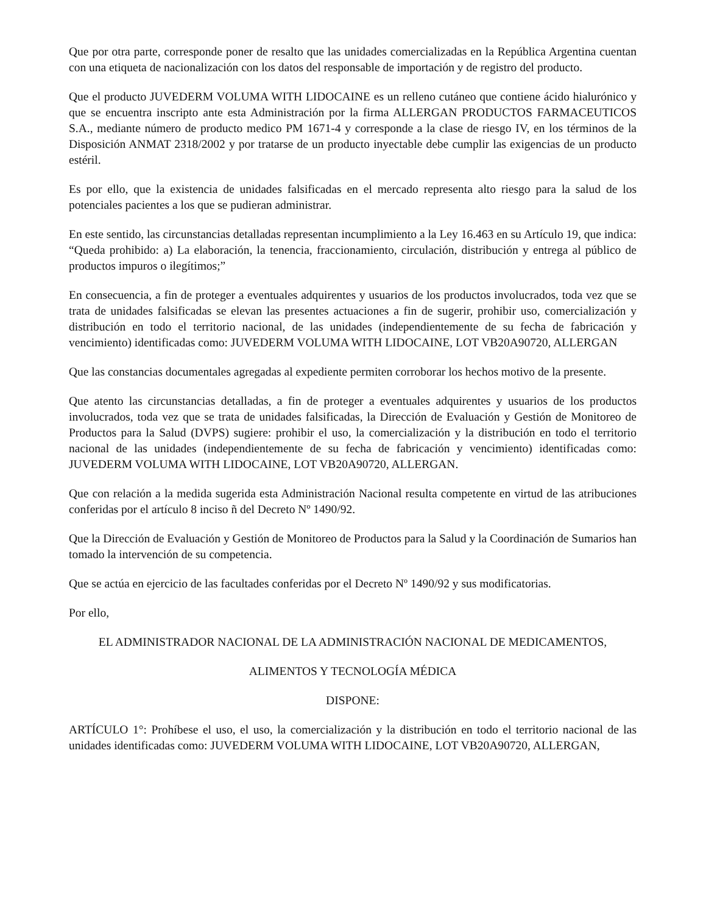Que por otra parte, corresponde poner de resalto que las unidades comercializadas en la República Argentina cuentan con una etiqueta de nacionalización con los datos del responsable de importación y de registro del producto.
Que el producto JUVEDERM VOLUMA WITH LIDOCAINE es un relleno cutáneo que contiene ácido hialurónico y que se encuentra inscripto ante esta Administración por la firma ALLERGAN PRODUCTOS FARMACEUTICOS S.A., mediante número de producto medico PM 1671-4 y corresponde a la clase de riesgo IV, en los términos de la Disposición ANMAT 2318/2002 y por tratarse de un producto inyectable debe cumplir las exigencias de un producto estéril.
Es por ello, que la existencia de unidades falsificadas en el mercado representa alto riesgo para la salud de los potenciales pacientes a los que se pudieran administrar.
En este sentido, las circunstancias detalladas representan incumplimiento a la Ley 16.463 en su Artículo 19, que indica: “Queda prohibido: a) La elaboración, la tenencia, fraccionamiento, circulación, distribución y entrega al público de productos impuros o ilegítimos;”
En consecuencia, a fin de proteger a eventuales adquirentes y usuarios de los productos involucrados, toda vez que se trata de unidades falsificadas se elevan las presentes actuaciones a fin de sugerir, prohibir uso, comercialización y distribución en todo el territorio nacional, de las unidades (independientemente de su fecha de fabricación y vencimiento) identificadas como: JUVEDERM VOLUMA WITH LIDOCAINE, LOT VB20A90720, ALLERGAN
Que las constancias documentales agregadas al expediente permiten corroborar los hechos motivo de la presente.
Que atento las circunstancias detalladas, a fin de proteger a eventuales adquirentes y usuarios de los productos involucrados, toda vez que se trata de unidades falsificadas, la Dirección de Evaluación y Gestión de Monitoreo de Productos para la Salud (DVPS) sugiere: prohibir el uso, la comercialización y la distribución en todo el territorio nacional de las unidades (independientemente de su fecha de fabricación y vencimiento) identificadas como: JUVEDERM VOLUMA WITH LIDOCAINE, LOT VB20A90720, ALLERGAN.
Que con relación a la medida sugerida esta Administración Nacional resulta competente en virtud de las atribuciones conferidas por el artículo 8 inciso ñ del Decreto Nº 1490/92.
Que la Dirección de Evaluación y Gestión de Monitoreo de Productos para la Salud y la Coordinación de Sumarios han tomado la intervención de su competencia.
Que se actúa en ejercicio de las facultades conferidas por el Decreto Nº 1490/92 y sus modificatorias.
Por ello,
EL ADMINISTRADOR NACIONAL DE LA ADMINISTRACIÓN NACIONAL DE MEDICAMENTOS,
ALIMENTOS Y TECNOLOGÍA MÉDICA
DISPONE:
ARTÍCULO 1°: Prohíbese el uso, el uso, la comercialización y la distribución en todo el territorio nacional de las unidades identificadas como: JUVEDERM VOLUMA WITH LIDOCAINE, LOT VB20A90720, ALLERGAN,